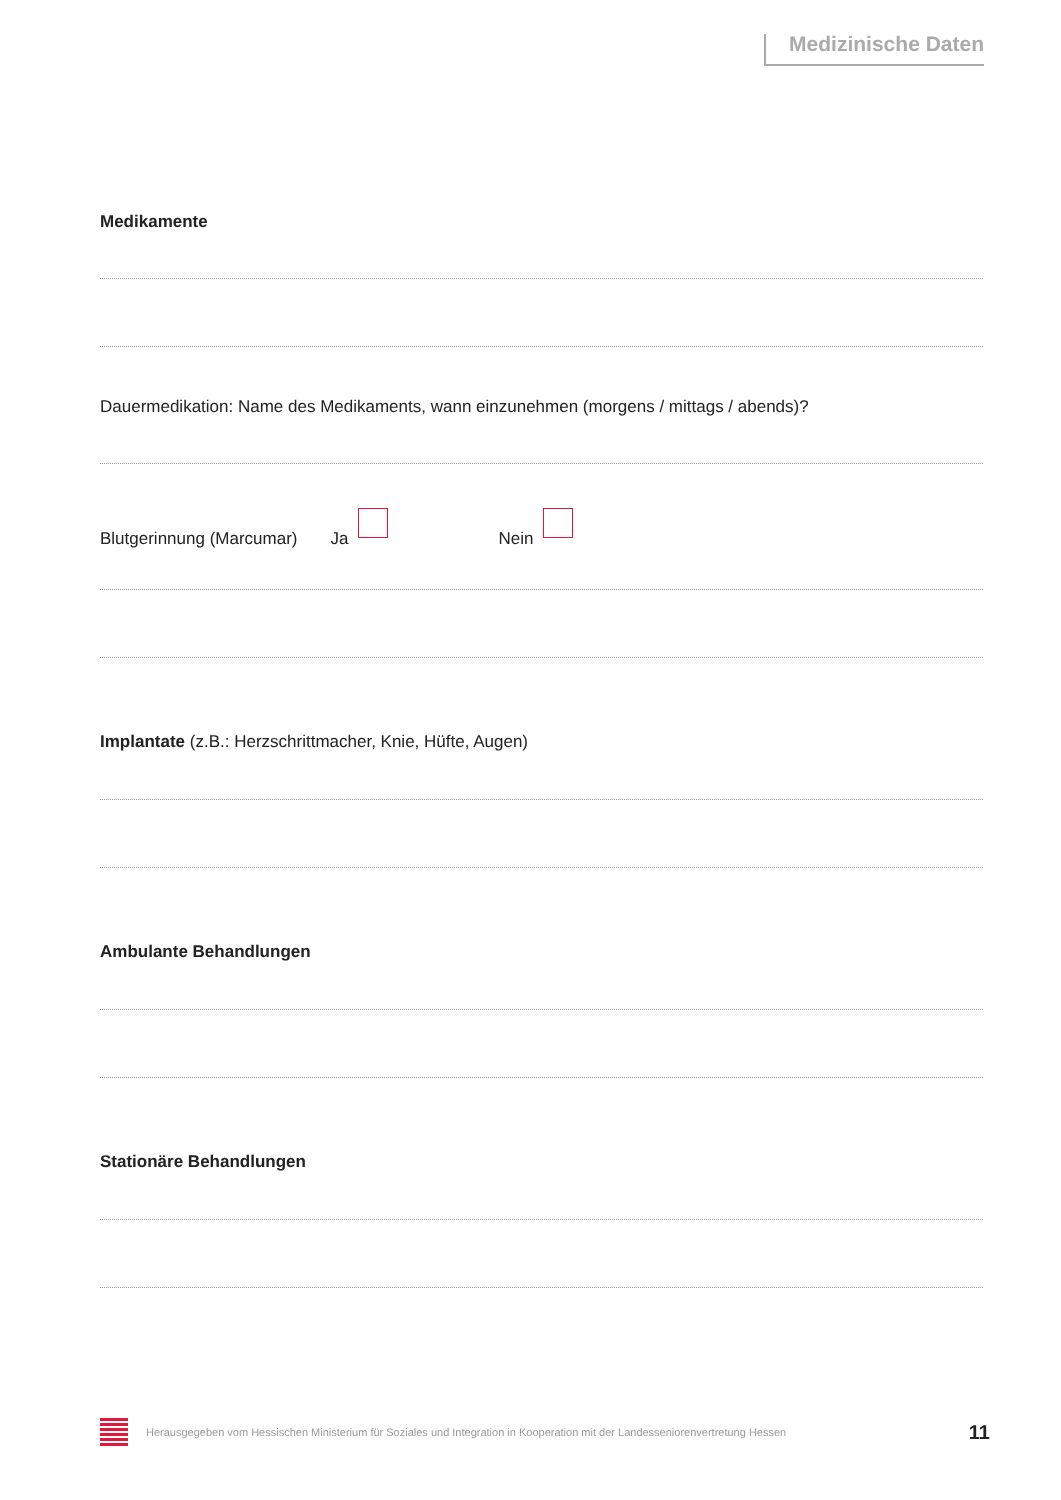Medizinische Daten
Medikamente
Dauermedikation: Name des Medikaments, wann einzunehmen (morgens / mittags / abends)?
Blutgerinnung (Marcumar) Ja Nein
Implantate (z.B.: Herzschrittmacher, Knie, Hüfte, Augen)
Ambulante Behandlungen
Stationäre Behandlungen
Herausgegeben vom Hessischen Ministerium für Soziales und Integration in Kooperation mit der Landesseniorenvertretung Hessen
11